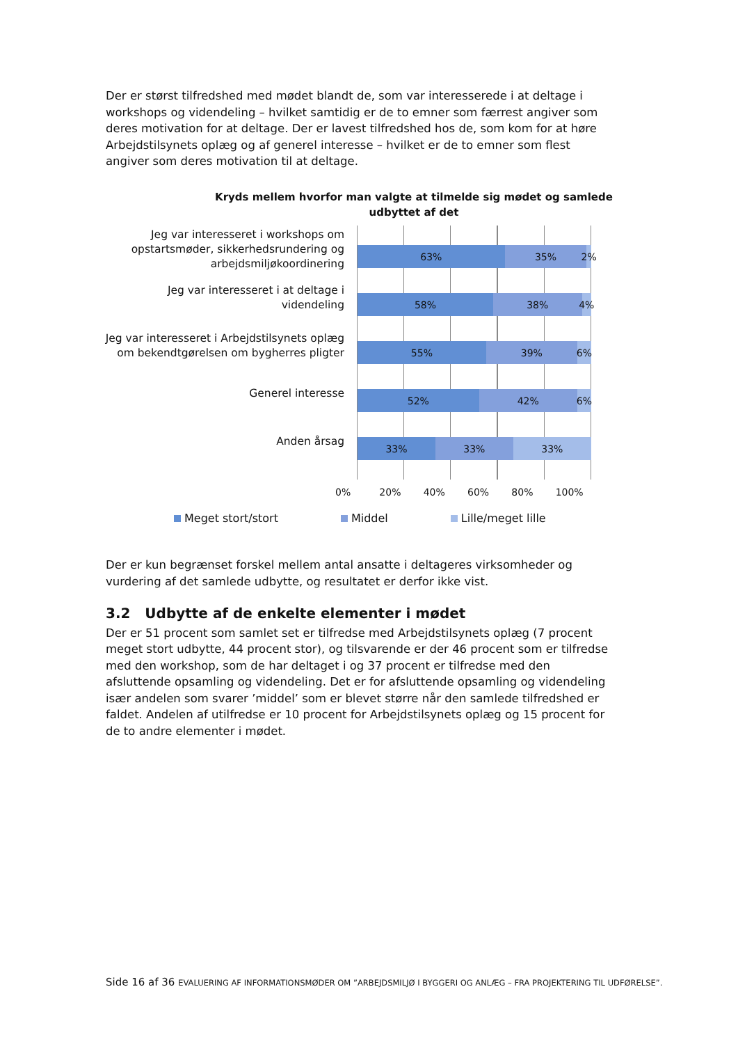Der er størst tilfredshed med mødet blandt de, som var interesserede i at deltage i workshops og videndeling – hvilket samtidig er de to emner som færrest angiver som deres motivation for at deltage. Der er lavest tilfredshed hos de, som kom for at høre Arbejdstilsynets oplæg og af generel interesse – hvilket er de to emner som flest angiver som deres motivation til at deltage.
Kryds mellem hvorfor man valgte at tilmelde sig mødet og samlede
udbyttet af det
Jeg var interesseret i workshops om opstartsmøder, sikkerhedsrundering og arbejdsmiljøkoordinering
Jeg var interesseret i at deltage i videndeling
Jeg var interesseret i Arbejdstilsynets oplæg om bekendtgørelsen om bygherres pligter
Generel interesse
Anden årsag
63% 35% 2%
58% 38% 4%
55% 39% 6%
52% 42% 6%
33% 33% 33%
0% 20% 40% 60% 80% 100%
Meget stort/stort Middel Lille/meget lille
Der er kun begrænset forskel mellem antal ansatte i deltageres virksomheder og vurdering af det samlede udbytte, og resultatet er derfor ikke vist.
3.2 Udbytte af de enkelte elementer i mødet
Der er 51 procent som samlet set er tilfredse med Arbejdstilsynets oplæg (7 procent meget stort udbytte, 44 procent stor), og tilsvarende er der 46 procent som er tilfredse med den workshop, som de har deltaget i og 37 procent er tilfredse med den afsluttende opsamling og videndeling. Det er for afsluttende opsamling og videndeling især andelen som svarer ’middel’ som er blevet større når den samlede tilfredshed er faldet. Andelen af utilfredse er 10 procent for Arbejdstilsynets oplæg og 15 procent for de to andre elementer i mødet.
Side 16 af 36 EVALUERING AF INFORMATIONSMØDER OM ”ARBEJDSMILJØ I BYGGERI OG ANLÆG – FRA PROJEKTERING TIL UDFØRELSE”.